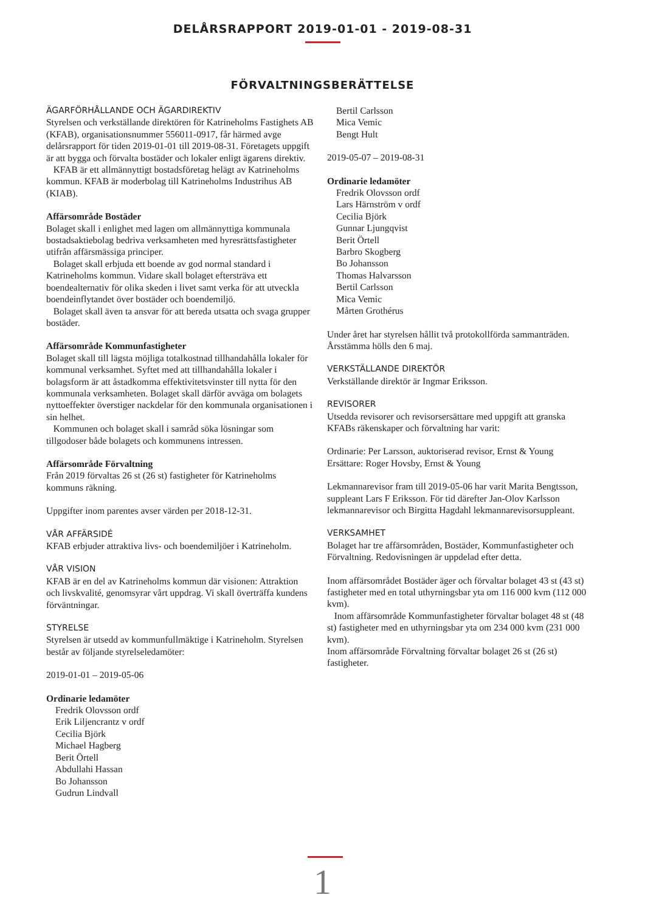DELÅRSRAPPORT 2019-01-01 - 2019-08-31
FÖRVALTNINGSBERÄTTELSE
ÄGARFÖRHÅLLANDE OCH ÄGARDIREKTIV
Styrelsen och verkställande direktören för Katrineholms Fastighets AB (KFAB), organisationsnummer 556011-0917, får härmed avge delårsrapport för tiden 2019-01-01 till 2019-08-31. Företagets uppgift är att bygga och förvalta bostäder och lokaler enligt ägarens direktiv.
KFAB är ett allmännyttigt bostadsföretag helägt av Katrineholms kommun. KFAB är moderbolag till Katrineholms Industrihus AB (KIAB).
Affärsområde Bostäder
Bolaget skall i enlighet med lagen om allmännyttiga kommunala bostadsaktiebolag bedriva verksamheten med hyresrättsfastigheter utifrån affärsmässiga principer.
Bolaget skall erbjuda ett boende av god normal standard i Katrineholms kommun. Vidare skall bolaget eftersträva ett boendealternativ för olika skeden i livet samt verka för att utveckla boendeinflytandet över bostäder och boendemiljö.
Bolaget skall även ta ansvar för att bereda utsatta och svaga grupper bostäder.
Affärsområde Kommunfastigheter
Bolaget skall till lägsta möjliga totalkostnad tillhandahålla lokaler för kommunal verksamhet. Syftet med att tillhandahålla lokaler i bolagsform är att åstadkomma effektivitetsvinster till nytta för den kommunala verksamheten. Bolaget skall därför avväga om bolagets nyttoeffekter överstiger nackdelar för den kommunala organisationen i sin helhet.
Kommunen och bolaget skall i samråd söka lösningar som tillgodoser både bolagets och kommunens intressen.
Affärsområde Förvaltning
Från 2019 förvaltas 26 st (26 st) fastigheter för Katrineholms kommuns räkning.
Uppgifter inom parentes avser värden per 2018-12-31.
VÅR AFFÄRSIDÉ
KFAB erbjuder attraktiva livs- och boendemiljöer i Katrineholm.
VÅR VISION
KFAB är en del av Katrineholms kommun där visionen: Attraktion och livskvalité, genomsyrar vårt uppdrag. Vi skall överträffa kundens förväntningar.
STYRELSE
Styrelsen är utsedd av kommunfullmäktige i Katrineholm. Styrelsen består av följande styrelseledamöter:
2019-01-01 – 2019-05-06
Ordinarie ledamöter
Fredrik Olovsson ordf
Erik Liljencrantz v ordf
Cecilia Björk
Michael Hagberg
Berit Örtell
Abdullahi Hassan
Bo Johansson
Gudrun Lindvall
Bertil Carlsson
Mica Vemic
Bengt Hult
2019-05-07 – 2019-08-31
Ordinarie ledamöter
Fredrik Olovsson ordf
Lars Härnström v ordf
Cecilia Björk
Gunnar Ljungqvist
Berit Örtell
Barbro Skogberg
Bo Johansson
Thomas Halvarsson
Bertil Carlsson
Mica Vemic
Mårten Grothérus
Under året har styrelsen hållit två protokollförda sammanträden. Årsstämma hölls den 6 maj.
VERKSTÄLLANDE DIREKTÖR
Verkställande direktör är Ingmar Eriksson.
REVISORER
Utsedda revisorer och revisorsersättare med uppgift att granska KFABs räkenskaper och förvaltning har varit:
Ordinarie: Per Larsson, auktoriserad revisor, Ernst & Young
Ersättare: Roger Hovsby, Ernst & Young
Lekmannarevisor fram till 2019-05-06 har varit Marita Bengtsson, suppleant Lars F Eriksson. För tid därefter Jan-Olov Karlsson lekmannarevisor och Birgitta Hagdahl lekmannarevisorsuppleant.
VERKSAMHET
Bolaget har tre affärsområden, Bostäder, Kommunfastigheter och Förvaltning. Redovisningen är uppdelad efter detta.
Inom affärsområdet Bostäder äger och förvaltar bolaget 43 st (43 st) fastigheter med en total uthyrningsbar yta om 116 000 kvm (112 000 kvm).
Inom affärsområde Kommunfastigheter förvaltar bolaget 48 st (48 st) fastigheter med en uthyrningsbar yta om 234 000 kvm (231 000 kvm).
Inom affärsområde Förvaltning förvaltar bolaget 26 st (26 st) fastigheter.
1